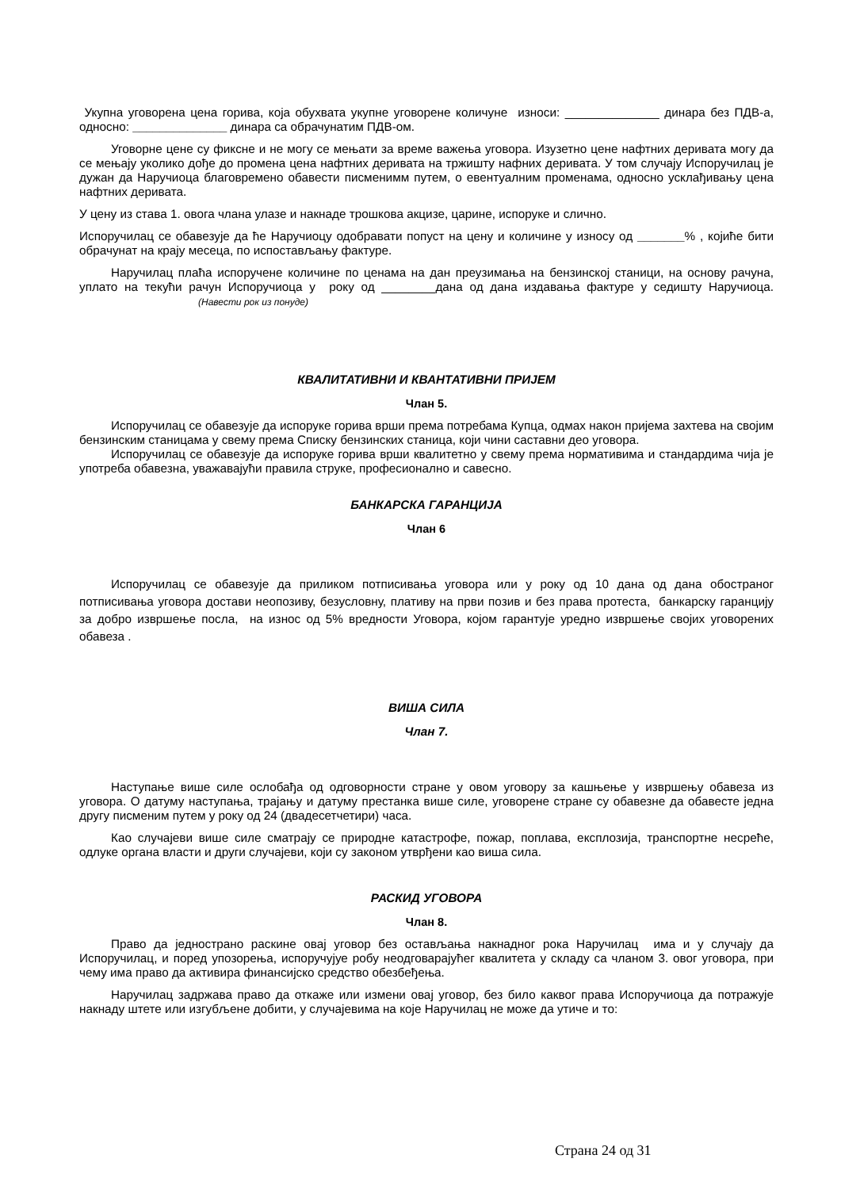Укупна уговорена цена горива, која обухвата укупне уговорене количуне износи: ______________ динара без ПДВ-а, односно: ______________ динара са обрачунатим ПДВ-ом.
Уговорне цене су фиксне и не могу се мењати за време важења уговора. Изузетно цене нафтних деривата могу да се мењају уколико дође до промена цена нафтних деривата на тржишту нафних деривата. У том случају Испоручилац је дужан да Наручиоца благовремено обавести писменимм путем, о евентуалним променама, односно усклађивању цена нафтних деривата.
У цену из става 1. овога члана улазе и накнаде трошкова акцизе, царине, испоруке и слично.
Испоручилац се обавезује да ће Наручиоцу одобравати попуст на цену и количине у износу од _______% , којиће бити обрачунат на крају месеца, по испостављању фактуре.
Наручилац плаћа испоручене количине по ценама на дан преузимања на бензинској станици, на основу рачуна, уплато на текући рачун Испоручиоца у року од ________дана од дана издавања фактуре у седишту Наручиоца. (Навести рок из понуде)
КВАЛИТАТИВНИ И КВАНТАТИВНИ ПРИЈЕМ
Члан 5.
Испоручилац се обавезује да испоруке горива врши према потребама Купца, одмах након пријема захтева на својим бензинским станицама у свему према Списку бензинских станица, који чини саставни део уговора.
Испоручилац се обавезује да испоруке горива врши квалитетно у свему према нормативима и стандардима чија је употреба обавезна, уважавајући правила струке, професионално и савесно.
БАНКАРСКА ГАРАНЦИЈА
Члан 6
Испоручилац се обавезује да приликом потписивања уговора или у року од 10 дана од дана обостраног потписивања уговора достави неопозиву, безусловну, плативу на први позив и без права протеста, банкарску гаранцију за добро извршење посла, на износ од 5% вредности Уговора, којом гарантује уредно извршење својих уговорених обавеза .
ВИША СИЛА
Члан 7.
Наступање више силе ослобађа од одговорности стране у овом уговору за кашњење у извршењу обавеза из уговора. О датуму наступања, трајању и датуму престанка више силе, уговорене стране су обавезне да обавесте једна другу писменим путем у року од 24 (двадесетчетири) часа.
Као случајеви више силе сматрају се природне катастрофе, пожар, поплава, експлозија, транспортне несреће, одлуке органа власти и други случајеви, који су законом утврђени као виша сила.
РАСКИД УГОВОРА
Члан 8.
Право да једнострано раскине овај уговор без остављања накнадног рока Наручилац има и у случају да Испоручилац, и поред упозорења, испоручујуе робу неодговарајућег квалитета у складу са чланом 3. овог уговора, при чему има право да активира финансијско средство обезбеђења.
Наручилац задржава право да откаже или измени овај уговор, без било каквог права Испоручиоца да потражује накнаду штете или изгубљене добити, у случајевима на које Наручилац не може да утиче и то:
Страна 24 од 31